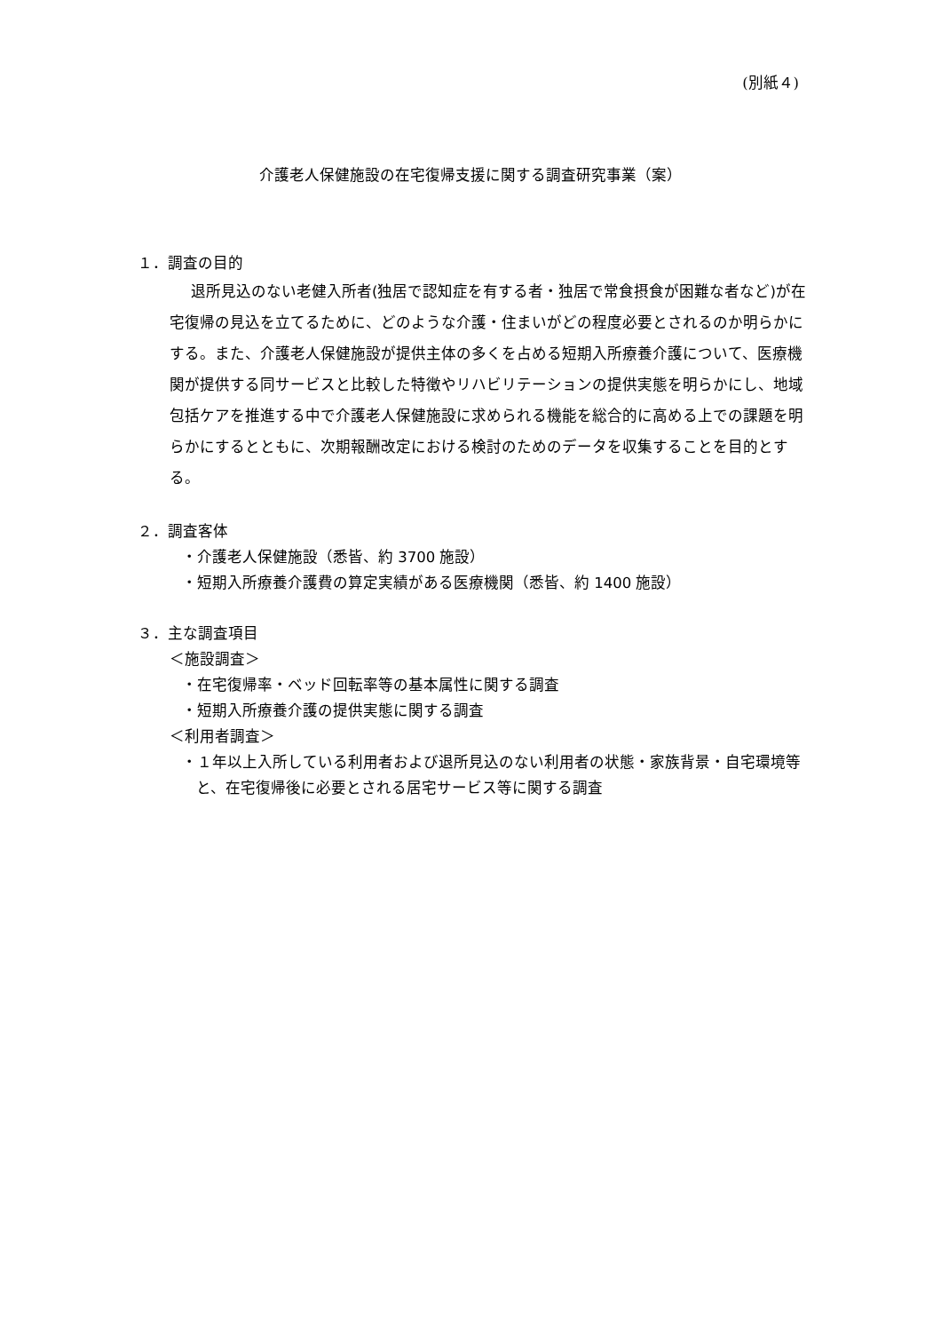(別紙４)
介護老人保健施設の在宅復帰支援に関する調査研究事業（案）
１．調査の目的
退所見込のない老健入所者(独居で認知症を有する者・独居で常食摂食が困難な者など)が在宅復帰の見込を立てるために、どのような介護・住まいがどの程度必要とされるのか明らかにする。また、介護老人保健施設が提供主体の多くを占める短期入所療養介護について、医療機関が提供する同サービスと比較した特徴やリハビリテーションの提供実態を明らかにし、地域包括ケアを推進する中で介護老人保健施設に求められる機能を総合的に高める上での課題を明らかにするとともに、次期報酬改定における検討のためのデータを収集することを目的とする。
２．調査客体
・介護老人保健施設（悉皆、約 3700 施設）
・短期入所療養介護費の算定実績がある医療機関（悉皆、約 1400 施設）
３．主な調査項目
＜施設調査＞
・在宅復帰率・ベッド回転率等の基本属性に関する調査
・短期入所療養介護の提供実態に関する調査
＜利用者調査＞
・１年以上入所している利用者および退所見込のない利用者の状態・家族背景・自宅環境等と、在宅復帰後に必要とされる居宅サービス等に関する調査